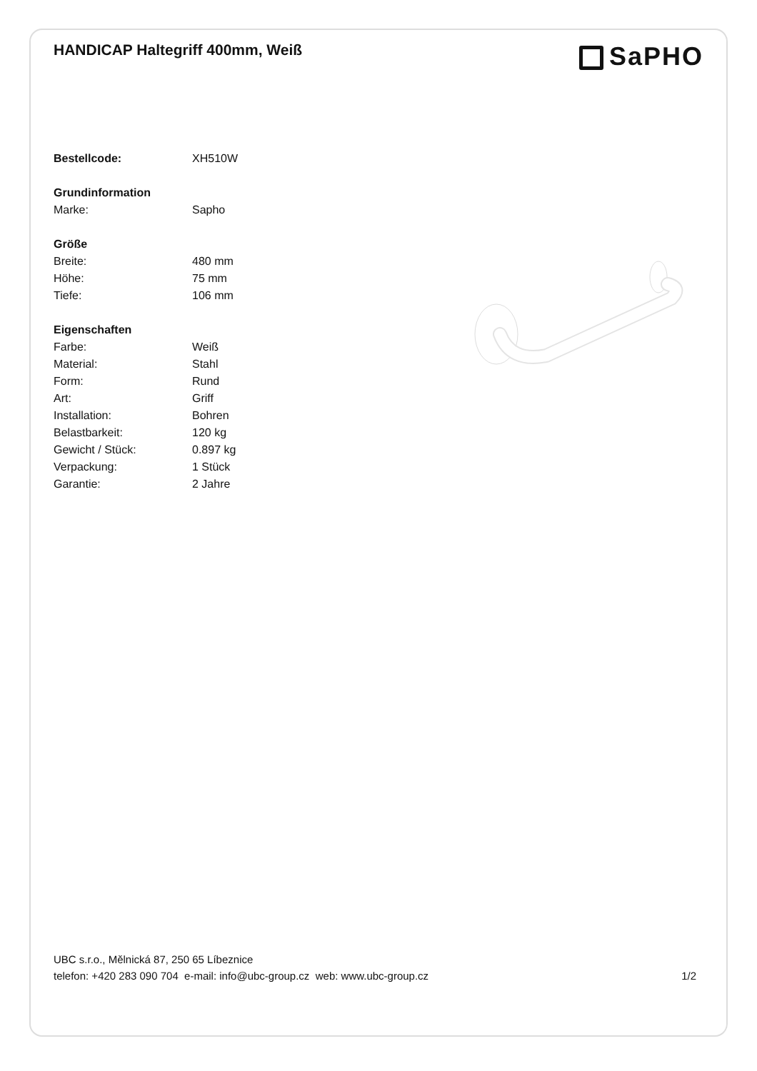HANDICAP Haltegriff 400mm, Weiß
SaPHO
| Bestellcode: | XH510W |
| Grundinformation | |
| Marke: | Sapho |
| Größe | |
| Breite: | 480 mm |
| Höhe: | 75 mm |
| Tiefe: | 106 mm |
| Eigenschaften | |
| Farbe: | Weiß |
| Material: | Stahl |
| Form: | Rund |
| Art: | Griff |
| Installation: | Bohren |
| Belastbarkeit: | 120 kg |
| Gewicht / Stück: | 0.897 kg |
| Verpackung: | 1 Stück |
| Garantie: | 2 Jahre |
UBC s.r.o., Mělnická 87, 250 65 Líbeznice
telefon: +420 283 090 704 e-mail: info@ubc-group.cz web: www.ubc-group.cz
1/2